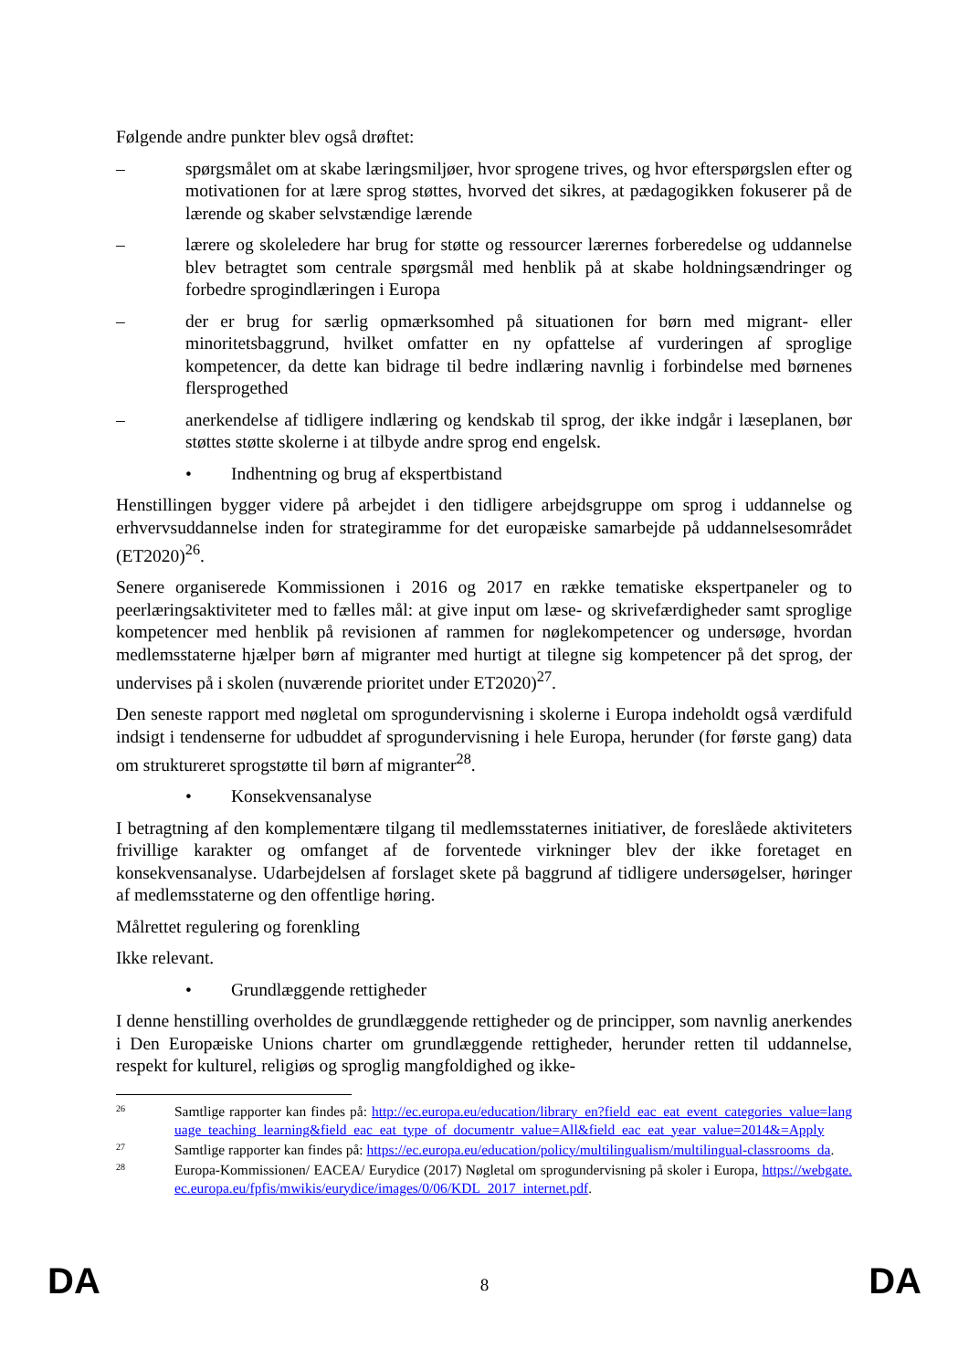Følgende andre punkter blev også drøftet:
– spørgsmålet om at skabe læringsmiljøer, hvor sprogene trives, og hvor efterspørgslen efter og motivationen for at lære sprog støttes, hvorved det sikres, at pædagogikken fokuserer på de lærende og skaber selvstændige lærende
– lærere og skoleledere har brug for støtte og ressourcer lærernes forberedelse og uddannelse blev betragtet som centrale spørgsmål med henblik på at skabe holdningsændringer og forbedre sprogindlæringen i Europa
– der er brug for særlig opmærksomhed på situationen for børn med migrant- eller minoritetsbaggrund, hvilket omfatter en ny opfattelse af vurderingen af sproglige kompetencer, da dette kan bidrage til bedre indlæring navnlig i forbindelse med børnenes flersprogethed
– anerkendelse af tidligere indlæring og kendskab til sprog, der ikke indgår i læseplanen, bør støttes støtte skolerne i at tilbyde andre sprog end engelsk.
• Indhentning og brug af ekspertbistand
Henstillingen bygger videre på arbejdet i den tidligere arbejdsgruppe om sprog i uddannelse og erhvervsuddannelse inden for strategiramme for det europæiske samarbejde på uddannelsesområdet (ET2020)<sup>26</sup>.
Senere organiserede Kommissionen i 2016 og 2017 en række tematiske ekspertpaneler og to peerlæringsaktiviteter med to fælles mål: at give input om læse- og skrivefærdigheder samt sproglige kompetencer med henblik på revisionen af rammen for nøglekompetencer og undersøge, hvordan medlemsstaterne hjælper børn af migranter med hurtigt at tilegne sig kompetencer på det sprog, der undervises på i skolen (nuværende prioritet under ET2020)<sup>27</sup>.
Den seneste rapport med nøgletal om sprogundervisning i skolerne i Europa indeholdt også værdifuld indsigt i tendenserne for udbuddet af sprogundervisning i hele Europa, herunder (for første gang) data om struktureret sprogstøtte til børn af migranter<sup>28</sup>.
• Konsekvensanalyse
I betragtning af den komplementære tilgang til medlemsstaternes initiativer, de foreslåede aktiviteters frivillige karakter og omfanget af de forventede virkninger blev der ikke foretaget en konsekvensanalyse. Udarbejdelsen af forslaget skete på baggrund af tidligere undersøgelser, høringer af medlemsstaterne og den offentlige høring.
Målrettet regulering og forenkling
Ikke relevant.
• Grundlæggende rettigheder
I denne henstilling overholdes de grundlæggende rettigheder og de principper, som navnlig anerkendes i Den Europæiske Unions charter om grundlæggende rettigheder, herunder retten til uddannelse, respekt for kulturel, religiøs og sproglig mangfoldighed og ikke-
26
Samtlige rapporter kan findes på: http://ec.europa.eu/education/library_en?field_eac_eat_event_categories_value=language_teaching_learning&field_eac_eat_type_of_documentr_value=All&field_eac_eat_year_value=2014&=Apply
27
Samtlige rapporter kan findes på: https://ec.europa.eu/education/policy/multilingualism/multilingual-classrooms_da.
28
Europa-Kommissionen/ EACEA/ Eurydice (2017) Nøgletal om sprogundervisning på skoler i Europa, https://webgate.ec.europa.eu/fpfis/mwikis/eurydice/images/0/06/KDL_2017_internet.pdf.
DA 8 DA